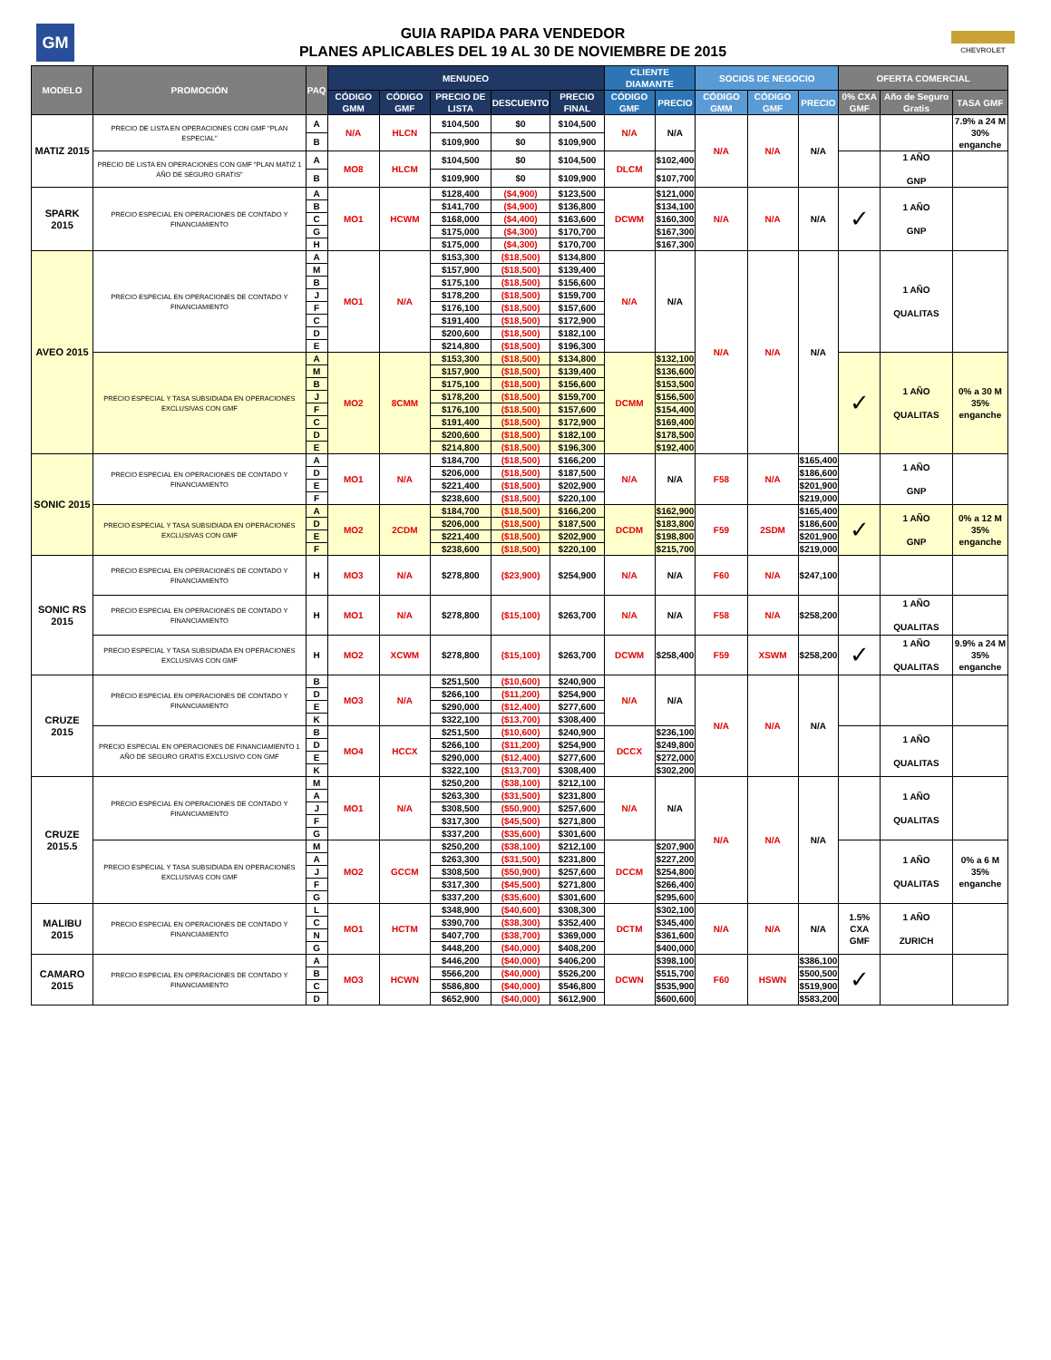GM
GUIA RAPIDA PARA VENDEDOR
PLANES APLICABLES DEL 19 AL 30 DE NOVIEMBRE DE 2015
CHEVROLET
| MODELO | PROMOCIÓN | PAQ | MENUDEO | | | | | CLIENTE DIAMANTE | | SOCIOS DE NEGOCIO | | | OFERTA COMERCIAL | | |
| --- | --- | --- | --- | --- | --- | --- | --- | --- | --- | --- | --- | --- | --- | --- | --- |
| | | | CÓDIGO GMM | CÓDIGO GMF | PRECIO DE LISTA | DESCUENTO | PRECIO FINAL | CÓDIGO GMF | PRECIO | CÓDIGO GMM | CÓDIGO GMF | PRECIO | 0% CXA GMF | Año de Seguro Gratis | TASA GMF |
| MATIZ 2015 | PRECIO DE LISTA EN OPERACIONES CON GMF "PLAN ESPECIAL" | A | N/A | HLCN | $104,500 | $0 | $104,500 | N/A | N/A | N/A | N/A | N/A | | | 7.9% a 24 M 30% enganche |
| | | B | | | $109,900 | $0 | $109,900 | | | | | | | | |
| | PRECIO DE LISTA EN OPERACIONES CON GMF "PLAN MATIZ 1 AÑO DE SEGURO GRATIS" | A | MO8 | HLCM | $104,500 | $0 | $104,500 | DLCM | $102,400 | | | | | 1 AÑO GNP | |
| | | B | | | $109,900 | $0 | $109,900 | | $107,700 | | | | | | |
| SPARK 2015 | PRECIO ESPECIAL EN OPERACIONES DE CONTADO Y FINANCIAMIENTO | A | MO1 | HCWM | $128,400 | ($4,900) | $123,500 | DCWM | $121,000 | N/A | N/A | N/A | ✓ | 1 AÑO GNP | |
| | | B | | | $141,700 | ($4,900) | $136,800 | | $134,100 | | | | | | |
| | | C | | | $168,000 | ($4,400) | $163,600 | | $160,300 | | | | | | |
| | | G | | | $175,000 | ($4,300) | $170,700 | | $167,300 | | | | | | |
| | | H | | | $175,000 | ($4,300) | $170,700 | | $167,300 | | | | | | |
| AVEO 2015 | PRECIO ESPECIAL EN OPERACIONES DE CONTADO Y FINANCIAMIENTO | A | MO1 | N/A | $153,300 | ($18,500) | $134,800 | N/A | N/A | N/A | N/A | N/A | | 1 AÑO QUALITAS | |
| | | M | | | $157,900 | ($18,500) | $139,400 | | | | | | | | |
| | | B | | | $175,100 | ($18,500) | $156,600 | | | | | | | | |
| | | J | | | $178,200 | ($18,500) | $159,700 | | | | | | | | |
| | | F | | | $176,100 | ($18,500) | $157,600 | | | | | | | | |
| | | C | | | $191,400 | ($18,500) | $172,900 | | | | | | | | |
| | | D | | | $200,600 | ($18,500) | $182,100 | | | | | | | | |
| | | E | | | $214,800 | ($18,500) | $196,300 | | | | | | | | |
| | PRECIO ESPECIAL Y TASA SUBSIDIADA EN OPERACIONES EXCLUSIVAS CON GMF | A | MO2 | 8CMM | $153,300 | ($18,500) | $134,800 | DCMM | $132,100 | | | | ✓ | 1 AÑO QUALITAS | 0% a 30 M 35% enganche |
| | | M | | | $157,900 | ($18,500) | $139,400 | | $136,600 | | | | | | |
| | | B | | | $175,100 | ($18,500) | $156,600 | | $153,500 | | | | | | |
| | | J | | | $178,200 | ($18,500) | $159,700 | | $156,500 | | | | | | |
| | | F | | | $176,100 | ($18,500) | $157,600 | | $154,400 | | | | | | |
| | | C | | | $191,400 | ($18,500) | $172,900 | | $169,400 | | | | | | |
| | | D | | | $200,600 | ($18,500) | $182,100 | | $178,500 | | | | | | |
| | | E | | | $214,800 | ($18,500) | $196,300 | | $192,400 | | | | | | |
| SONIC 2015 | PRECIO ESPECIAL EN OPERACIONES DE CONTADO Y FINANCIAMIENTO | A | MO1 | N/A | $184,700 | ($18,500) | $166,200 | N/A | N/A | F58 | N/A | $165,400 | | 1 AÑO GNP | |
| | | D | | | $206,000 | ($18,500) | $187,500 | | | | | $186,600 | | | |
| | | E | | | $221,400 | ($18,500) | $202,900 | | | | | $201,900 | | | |
| | | F | | | $238,600 | ($18,500) | $220,100 | | | | | $219,000 | | | |
| | PRECIO ESPECIAL Y TASA SUBSIDIADA EN OPERACIONES EXCLUSIVAS CON GMF | A | MO2 | 2CDM | $184,700 | ($18,500) | $166,200 | DCDM | $162,900 | F59 | 2SDM | $165,400 | ✓ | 1 AÑO GNP | 0% a 12 M 35% enganche |
| | | D | | | $206,000 | ($18,500) | $187,500 | | $183,800 | | | $186,600 | | | |
| | | E | | | $221,400 | ($18,500) | $202,900 | | $198,800 | | | $201,900 | | | |
| | | F | | | $238,600 | ($18,500) | $220,100 | | $215,700 | | | $219,000 | | | |
| SONIC RS 2015 | PRECIO ESPECIAL EN OPERACIONES DE CONTADO Y FINANCIAMIENTO | H | MO3 | N/A | $278,800 | ($23,900) | $254,900 | N/A | N/A | F60 | N/A | $247,100 | | | |
| | PRECIO ESPECIAL EN OPERACIONES DE CONTADO Y FINANCIAMIENTO | H | MO1 | N/A | $278,800 | ($15,100) | $263,700 | N/A | N/A | F58 | N/A | $258,200 | | 1 AÑO QUALITAS | |
| | PRECIO ESPECIAL Y TASA SUBSIDIADA EN OPERACIONES EXCLUSIVAS CON GMF | H | MO2 | XCWM | $278,800 | ($15,100) | $263,700 | DCWM | $258,400 | F59 | XSWM | $258,200 | ✓ | 1 AÑO QUALITAS | 9.9% a 24 M 35% enganche |
| CRUZE 2015 | PRECIO ESPECIAL EN OPERACIONES DE CONTADO Y FINANCIAMIENTO | B | MO3 | N/A | $251,500 | ($10,600) | $240,900 | N/A | N/A | N/A | N/A | N/A | | | |
| | | D | | | $266,100 | ($11,200) | $254,900 | | | | | | | | |
| | | E | | | $290,000 | ($12,400) | $277,600 | | | | | | | | |
| | | K | | | $322,100 | ($13,700) | $308,400 | | | | | | | | |
| | PRECIO ESPECIAL EN OPERACIONES DE FINANCIAMIENTO 1 AÑO DE SEGURO GRATIS EXCLUSIVO CON GMF | B | MO4 | HCCX | $251,500 | ($10,600) | $240,900 | DCCX | $236,100 | | | | | 1 AÑO QUALITAS | |
| | | D | | | $266,100 | ($11,200) | $254,900 | | $249,800 | | | | | | |
| | | E | | | $290,000 | ($12,400) | $277,600 | | $272,000 | | | | | | |
| | | K | | | $322,100 | ($13,700) | $308,400 | | $302,200 | | | | | | |
| CRUZE 2015.5 | PRECIO ESPECIAL EN OPERACIONES DE CONTADO Y FINANCIAMIENTO | M | MO1 | N/A | $250,200 | ($38,100) | $212,100 | N/A | N/A | N/A | N/A | N/A | | 1 AÑO QUALITAS | |
| | | A | | | $263,300 | ($31,500) | $231,800 | | | | | | | | |
| | | J | | | $308,500 | ($50,900) | $257,600 | | | | | | | | |
| | | F | | | $317,300 | ($45,500) | $271,800 | | | | | | | | |
| | | G | | | $337,200 | ($35,600) | $301,600 | | | | | | | | |
| | PRECIO ESPECIAL Y TASA SUBSIDIADA EN OPERACIONES EXCLUSIVAS CON GMF | M | MO2 | GCCM | $250,200 | ($38,100) | $212,100 | DCCM | $207,900 | | | | | 1 AÑO QUALITAS | 0% a 6 M 35% enganche |
| | | A | | | $263,300 | ($31,500) | $231,800 | | $227,200 | | | | | | |
| | | J | | | $308,500 | ($50,900) | $257,600 | | $254,800 | | | | | | |
| | | F | | | $317,300 | ($45,500) | $271,800 | | $266,400 | | | | | | |
| | | G | | | $337,200 | ($35,600) | $301,600 | | $295,600 | | | | | | |
| MALIBU 2015 | PRECIO ESPECIAL EN OPERACIONES DE CONTADO Y FINANCIAMIENTO | L | MO1 | HCTM | $348,900 | ($40,600) | $308,300 | DCTM | $302,100 | N/A | N/A | N/A | 1.5% CXA GMF | 1 AÑO ZURICH | |
| | | C | | | $390,700 | ($38,300) | $352,400 | | $345,400 | | | | | | |
| | | N | | | $407,700 | ($38,700) | $369,000 | | $361,600 | | | | | | |
| | | G | | | $448,200 | ($40,000) | $408,200 | | $400,000 | | | | | | |
| CAMARO 2015 | PRECIO ESPECIAL EN OPERACIONES DE CONTADO Y FINANCIAMIENTO | A | MO3 | HCWN | $446,200 | ($40,000) | $406,200 | DCWN | $398,100 | F60 | HSWN | $386,100 | ✓ | | |
| | | B | | | $566,200 | ($40,000) | $526,200 | | $515,700 | | | $500,500 | | | |
| | | C | | | $586,800 | ($40,000) | $546,800 | | $535,900 | | | $519,900 | | | |
| | | D | | | $652,900 | ($40,000) | $612,900 | | $600,600 | | | $583,200 | | | |